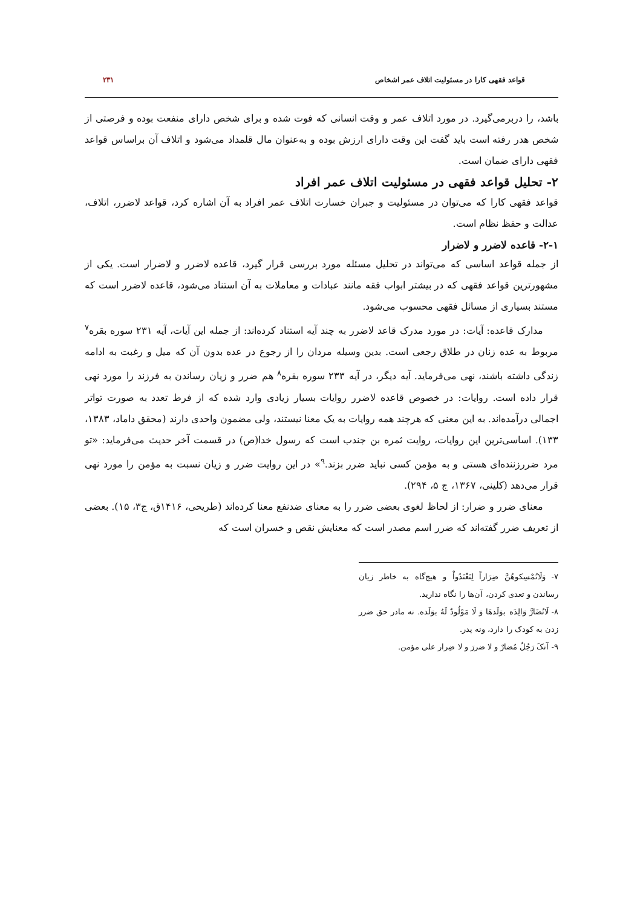قواعد فقهی کارا در مسئولیت اتلاف عمر اشخاص ۲۳۱
باشد، را دربرمی‌گیرد. در مورد اتلاف عمر و وقت انسانی که فوت شده و برای شخص دارای منفعت بوده و فرصتی از شخص هدر رفته است باید گفت این وقت دارای ارزش بوده و به‌عنوان مال قلمداد می‌شود و اتلاف آن براساس قواعد فقهی دارای ضمان است.
۲- تحلیل قواعد فقهی در مسئولیت اتلاف عمر افراد
قواعد فقهی کارا که می‌توان در مسئولیت و جبران خسارت اتلاف عمر افراد به آن اشاره کرد، قواعد لاضرر، اتلاف، عدالت و حفظ نظام است.
۲-۱- قاعده لاضرر و لاضرار
از جمله قواعد اساسی که می‌تواند در تحلیل مسئله مورد بررسی قرار گیرد، قاعده لاضرر و لاضرار است. یکی از مشهورترین قواعد فقهی که در بیشتر ابواب فقه مانند عبادات و معاملات به آن استناد می‌شود، قاعده لاضرر است که مستند بسیاری از مسائل فقهی محسوب می‌شود.
مدارک قاعده: آیات: در مورد مدرک قاعد لاضرر به چند آیه استناد کرده‌اند: از جمله این آیات، آیه ۲۳۱ سوره بقره<sup>۷</sup> مربوط به عده زنان در طلاق رجعی است. بدین وسیله مردان را از رجوع در عده بدون آن که میل و رغبت به ادامه زندگی داشته باشند، نهی می‌فرماید. آیه دیگر، در آیه ۲۳۳ سوره بقره<sup>۸</sup> هم ضرر و زیان رساندن به فرزند را مورد نهی قرار داده است. روایات: در خصوص قاعده لاضرر روایات بسیار زیادی وارد شده که از فرط تعدد به صورت تواتر اجمالی درآمده‌اند. به این معنی که هرچند همه روایات به یک معنا نیستند، ولی مضمون واحدی دارند (محقق داماد، ۱۳۸۳، ۱۳۳). اساسی‌ترین این روایات، روایت ثمره بن جندب است که رسول خدا(ص) در قسمت آخر حدیث می‌فرماید: «تو مرد ضررزننده‌ای هستی و به مؤمن کسی نباید ضرر بزند.<sup>۹</sup>» در این روایت ضرر و زیان نسبت به مؤمن را مورد نهی قرار می‌دهد (کلینی، ۱۳۶۷، ج ۵، ۲۹۴).
معنای ضرر و ضرار: از لحاظ لغوی بعضی ضرر را به معنای ضدنفع معنا کرده‌اند (طریحی، ۱۴۱۶ق، ج۳، ۱۵). بعضی از تعریف ضرر گفته‌اند که ضرر اسم مصدر است که معنایش نقص و خسران است که
۷- وَلَاتُمْسِكوهُنَّ ضِرَاراً لِتَعْتَدُواْ و هیچ‌گاه به خاطر زیان رساندن و تعدی کردن، آن‌ها را نگاه ندارید.
۸- لَاتُضَارَّ وَالِدَه بوَلَدهَا وَ لَا مَوْلُودٌ لَهُ بوَلَده. نه مادر حق ضرر زدن به کودک را دارد، ونه پدر.
۹- آنکَ رَجُلٌ مُضارٌ و لا ضررَ و لا ضِرار علی مؤمن.